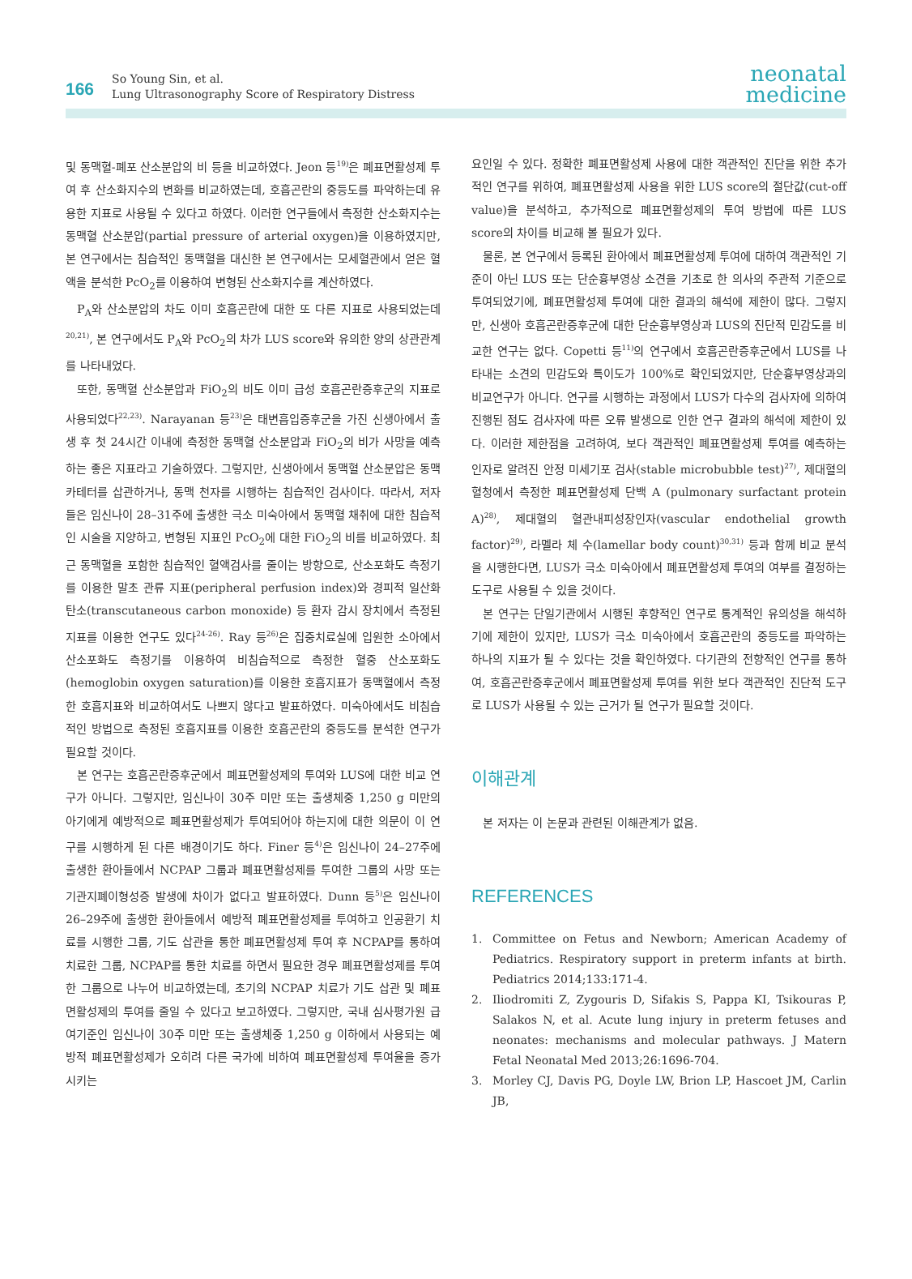166
So Young Sin, et al.
Lung Ultrasonography Score of Respiratory Distress
neonatal
medicine
및 동맥혈-폐포 산소분압의 비 등을 비교하였다. Jeon 등<sup>19)</sup>은 폐표면활성제 투여 후 산소화지수의 변화를 비교하였는데, 호흡곤란의 중등도를 파악하는데 유용한 지표로 사용될 수 있다고 하였다. 이러한 연구들에서 측정한 산소화지수는 동맥혈 산소분압(partial pressure of arterial oxygen)을 이용하였지만, 본 연구에서는 침습적인 동맥혈을 대신한 본 연구에서는 모세혈관에서 얻은 혈액을 분석한 PcO<sub>2</sub>를 이용하여 변형된 산소화지수를 계산하였다.
P<sub>A</sub>와 산소분압의 차도 이미 호흡곤란에 대한 또 다른 지표로 사용되었는데<sup>20,21)</sup>, 본 연구에서도 P<sub>A</sub>와 PcO<sub>2</sub>의 차가 LUS score와 유의한 양의 상관관계를 나타내었다.
또한, 동맥혈 산소분압과 FiO<sub>2</sub>의 비도 이미 급성 호흡곤란증후군의 지표로 사용되었다<sup>22,23)</sup>. Narayanan 등<sup>23)</sup>은 태변흡입증후군을 가진 신생아에서 출생 후 첫 24시간 이내에 측정한 동맥혈 산소분압과 FiO<sub>2</sub>의 비가 사망을 예측하는 좋은 지표라고 기술하였다. 그렇지만, 신생아에서 동맥혈 산소분압은 동맥 카테터를 삽관하거나, 동맥 천자를 시행하는 침습적인 검사이다. 따라서, 저자들은 임신나이 28–31주에 출생한 극소 미숙아에서 동맥혈 채취에 대한 침습적인 시술을 지양하고, 변형된 지표인 PcO<sub>2</sub>에 대한 FiO<sub>2</sub>의 비를 비교하였다. 최근 동맥혈을 포함한 침습적인 혈액검사를 줄이는 방향으로, 산소포화도 측정기를 이용한 말초 관류 지표(peripheral perfusion index)와 경피적 일산화탄소(transcutaneous carbon monoxide) 등 환자 감시 장치에서 측정된 지표를 이용한 연구도 있다<sup>24-26)</sup>. Ray 등<sup>26)</sup>은 집중치료실에 입원한 소아에서 산소포화도 측정기를 이용하여 비침습적으로 측정한 혈중 산소포화도(hemoglobin oxygen saturation)를 이용한 호흡지표가 동맥혈에서 측정한 호흡지표와 비교하여서도 나쁘지 않다고 발표하였다. 미숙아에서도 비침습적인 방법으로 측정된 호흡지표를 이용한 호흡곤란의 중등도를 분석한 연구가 필요할 것이다.
본 연구는 호흡곤란증후군에서 폐표면활성제의 투여와 LUS에 대한 비교 연구가 아니다. 그렇지만, 임신나이 30주 미만 또는 출생체중 1,250 g 미만의 아기에게 예방적으로 폐표면활성제가 투여되어야 하는지에 대한 의문이 이 연구를 시행하게 된 다른 배경이기도 하다. Finer 등<sup>4)</sup>은 임신나이 24–27주에 출생한 환아들에서 NCPAP 그룹과 폐표면활성제를 투여한 그룹의 사망 또는 기관지폐이형성증 발생에 차이가 없다고 발표하였다. Dunn 등<sup>5)</sup>은 임신나이 26–29주에 출생한 환아들에서 예방적 폐표면활성제를 투여하고 인공환기 치료를 시행한 그룹, 기도 삽관을 통한 폐표면활성제 투여 후 NCPAP를 통하여 치료한 그룹, NCPAP를 통한 치료를 하면서 필요한 경우 폐표면활성제를 투여한 그룹으로 나누어 비교하였는데, 초기의 NCPAP 치료가 기도 삽관 및 폐표면활성제의 투여를 줄일 수 있다고 보고하였다. 그렇지만, 국내 심사평가원 급여기준인 임신나이 30주 미만 또는 출생체중 1,250 g 이하에서 사용되는 예방적 폐표면활성제가 오히려 다른 국가에 비하여 폐표면활성제 투여율을 증가시키는
요인일 수 있다. 정확한 폐표면활성제 사용에 대한 객관적인 진단을 위한 추가적인 연구를 위하여, 폐표면활성제 사용을 위한 LUS score의 절단값(cut-off value)을 분석하고, 추가적으로 폐표면활성제의 투여 방법에 따른 LUS score의 차이를 비교해 볼 필요가 있다.
물론, 본 연구에서 등록된 환아에서 폐표면활성제 투여에 대하여 객관적인 기준이 아닌 LUS 또는 단순흉부영상 소견을 기초로 한 의사의 주관적 기준으로 투여되었기에, 폐표면활성제 투여에 대한 결과의 해석에 제한이 많다. 그렇지만, 신생아 호흡곤란증후군에 대한 단순흉부영상과 LUS의 진단적 민감도를 비교한 연구는 없다. Copetti 등<sup>11)</sup>의 연구에서 호흡곤란증후군에서 LUS를 나타내는 소견의 민감도와 특이도가 100%로 확인되었지만, 단순흉부영상과의 비교연구가 아니다. 연구를 시행하는 과정에서 LUS가 다수의 검사자에 의하여 진행된 점도 검사자에 따른 오류 발생으로 인한 연구 결과의 해석에 제한이 있다. 이러한 제한점을 고려하여, 보다 객관적인 폐표면활성제 투여를 예측하는 인자로 알려진 안정 미세기포 검사(stable microbubble test)<sup>27)</sup>, 제대혈의 혈청에서 측정한 폐표면활성제 단백 A (pulmonary surfactant protein A)<sup>28)</sup>, 제대혈의 혈관내피성장인자(vascular endothelial growth factor)<sup>29)</sup>, 라멜라 체 수(lamellar body count)<sup>30,31)</sup> 등과 함께 비교 분석을 시행한다면, LUS가 극소 미숙아에서 폐표면활성제 투여의 여부를 결정하는 도구로 사용될 수 있을 것이다.
본 연구는 단일기관에서 시행된 후향적인 연구로 통계적인 유의성을 해석하기에 제한이 있지만, LUS가 극소 미숙아에서 호흡곤란의 중등도를 파악하는 하나의 지표가 될 수 있다는 것을 확인하였다. 다기관의 전향적인 연구를 통하여, 호흡곤란증후군에서 폐표면활성제 투여를 위한 보다 객관적인 진단적 도구로 LUS가 사용될 수 있는 근거가 될 연구가 필요할 것이다.
이해관계
본 저자는 이 논문과 관련된 이해관계가 없음.
REFERENCES
1. Committee on Fetus and Newborn; American Academy of Pediatrics. Respiratory support in preterm infants at birth. Pediatrics 2014;133:171-4.
2. Iliodromiti Z, Zygouris D, Sifakis S, Pappa KI, Tsikouras P, Salakos N, et al. Acute lung injury in preterm fetuses and neonates: mechanisms and molecular pathways. J Matern Fetal Neonatal Med 2013;26:1696-704.
3. Morley CJ, Davis PG, Doyle LW, Brion LP, Hascoet JM, Carlin JB,